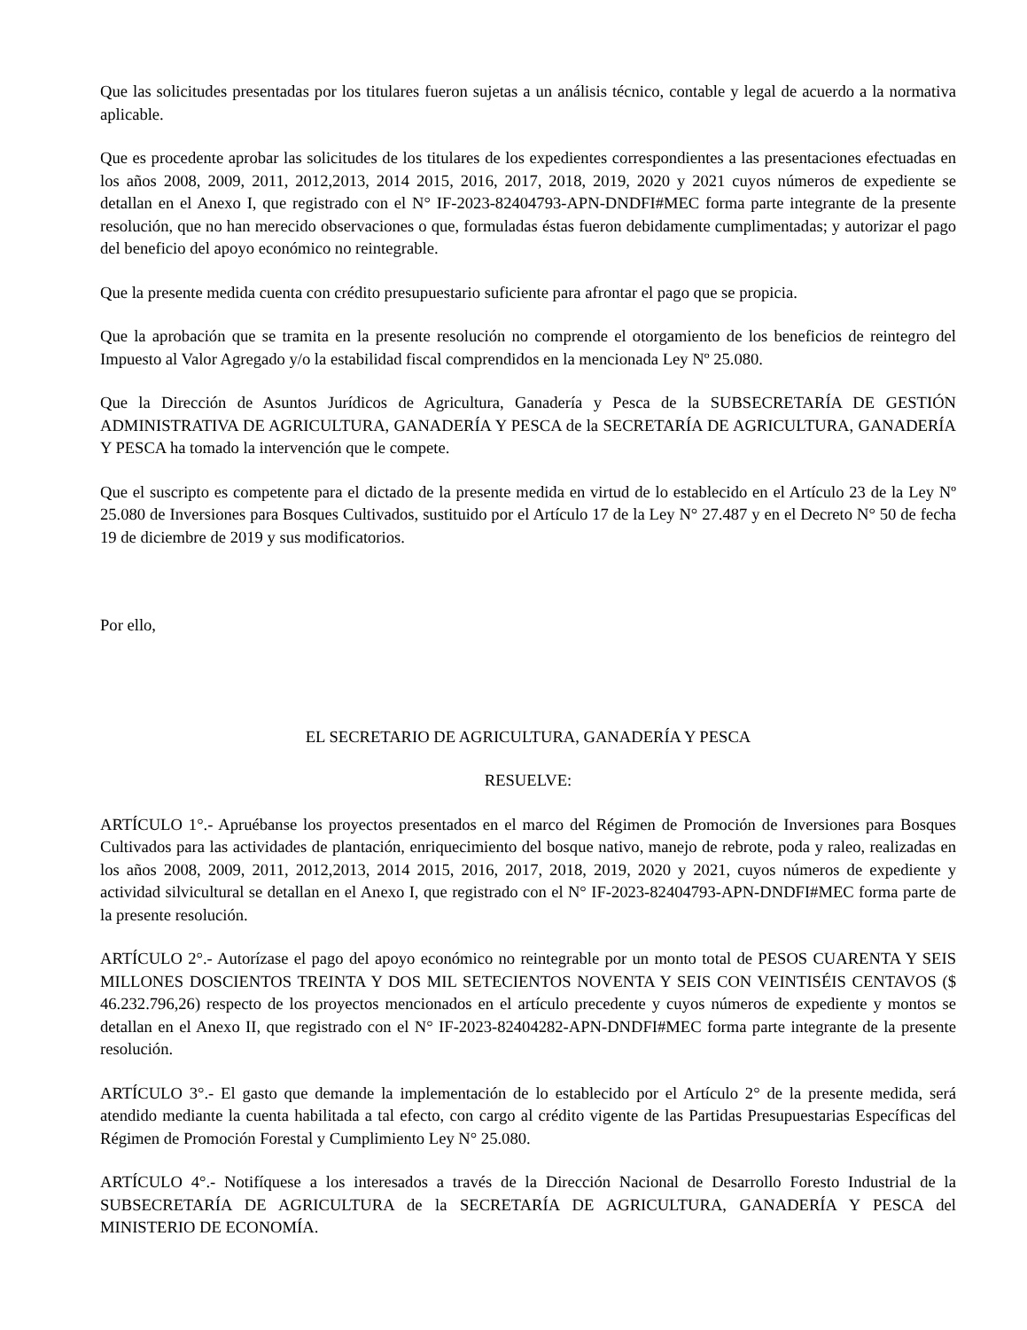Que las solicitudes presentadas por los titulares fueron sujetas a un análisis técnico, contable y legal de acuerdo a la normativa aplicable.
Que es procedente aprobar las solicitudes de los titulares de los expedientes correspondientes a las presentaciones efectuadas en los años 2008, 2009, 2011, 2012,2013, 2014 2015, 2016, 2017, 2018, 2019, 2020 y 2021 cuyos números de expediente se detallan en el Anexo I, que registrado con el N° IF-2023-82404793-APN-DNDFI#MEC forma parte integrante de la presente resolución, que no han merecido observaciones o que, formuladas éstas fueron debidamente cumplimentadas; y autorizar el pago del beneficio del apoyo económico no reintegrable.
Que la presente medida cuenta con crédito presupuestario suficiente para afrontar el pago que se propicia.
Que la aprobación que se tramita en la presente resolución no comprende el otorgamiento de los beneficios de reintegro del Impuesto al Valor Agregado y/o la estabilidad fiscal comprendidos en la mencionada Ley Nº 25.080.
Que la Dirección de Asuntos Jurídicos de Agricultura, Ganadería y Pesca de la SUBSECRETARÍA DE GESTIÓN ADMINISTRATIVA DE AGRICULTURA, GANADERÍA Y PESCA de la SECRETARÍA DE AGRICULTURA, GANADERÍA Y PESCA ha tomado la intervención que le compete.
Que el suscripto es competente para el dictado de la presente medida en virtud de lo establecido en el Artículo 23 de la Ley Nº 25.080 de Inversiones para Bosques Cultivados, sustituido por el Artículo 17 de la Ley N° 27.487 y en el Decreto N° 50 de fecha 19 de diciembre de 2019 y sus modificatorios.
Por ello,
EL SECRETARIO DE AGRICULTURA, GANADERÍA Y PESCA
RESUELVE:
ARTÍCULO 1°.- Apruébanse los proyectos presentados en el marco del Régimen de Promoción de Inversiones para Bosques Cultivados para las actividades de plantación, enriquecimiento del bosque nativo, manejo de rebrote, poda y raleo, realizadas en los años 2008, 2009, 2011, 2012,2013, 2014 2015, 2016, 2017, 2018, 2019, 2020 y 2021, cuyos números de expediente y actividad silvicultural se detallan en el Anexo I, que registrado con el N° IF-2023-82404793-APN-DNDFI#MEC forma parte de la presente resolución.
ARTÍCULO 2°.- Autorízase el pago del apoyo económico no reintegrable por un monto total de PESOS CUARENTA Y SEIS MILLONES DOSCIENTOS TREINTA Y DOS MIL SETECIENTOS NOVENTA Y SEIS CON VEINTISÉIS CENTAVOS ($ 46.232.796,26) respecto de los proyectos mencionados en el artículo precedente y cuyos números de expediente y montos se detallan en el Anexo II, que registrado con el N° IF-2023-82404282-APN-DNDFI#MEC forma parte integrante de la presente resolución.
ARTÍCULO 3°.- El gasto que demande la implementación de lo establecido por el Artículo 2° de la presente medida, será atendido mediante la cuenta habilitada a tal efecto, con cargo al crédito vigente de las Partidas Presupuestarias Específicas del Régimen de Promoción Forestal y Cumplimiento Ley N° 25.080.
ARTÍCULO 4°.- Notifíquese a los interesados a través de la Dirección Nacional de Desarrollo Foresto Industrial de la SUBSECRETARÍA DE AGRICULTURA de la SECRETARÍA DE AGRICULTURA, GANADERÍA Y PESCA del MINISTERIO DE ECONOMÍA.